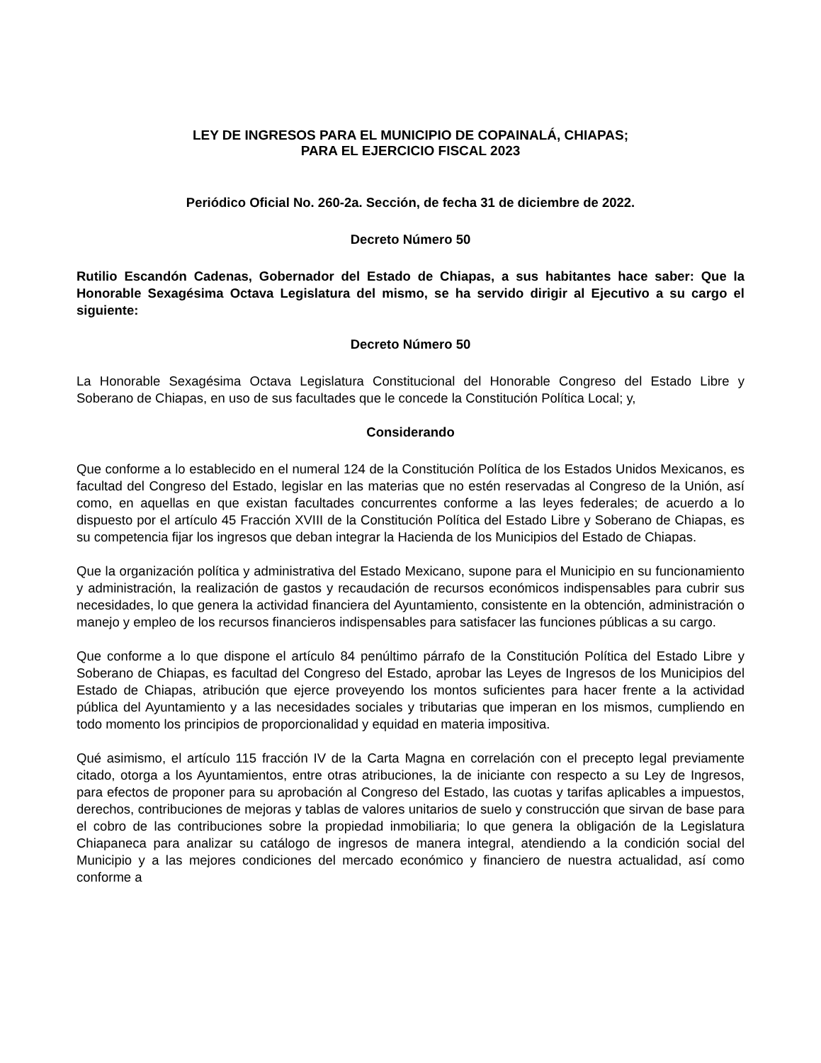LEY DE INGRESOS PARA EL MUNICIPIO DE COPAINALÁ, CHIAPAS;
PARA EL EJERCICIO FISCAL 2023
Periódico Oficial No. 260-2a. Sección, de fecha 31 de diciembre de 2022.
Decreto Número 50
Rutilio Escandón Cadenas, Gobernador del Estado de Chiapas, a sus habitantes hace saber: Que la Honorable Sexagésima Octava Legislatura del mismo, se ha servido dirigir al Ejecutivo a su cargo el siguiente:
Decreto Número 50
La Honorable Sexagésima Octava Legislatura Constitucional del Honorable Congreso del Estado Libre y Soberano de Chiapas, en uso de sus facultades que le concede la Constitución Política Local; y,
Considerando
Que conforme a lo establecido en el numeral 124 de la Constitución Política de los Estados Unidos Mexicanos, es facultad del Congreso del Estado, legislar en las materias que no estén reservadas al Congreso de la Unión, así como, en aquellas en que existan facultades concurrentes conforme a las leyes federales; de acuerdo a lo dispuesto por el artículo 45 Fracción XVIII de la Constitución Política del Estado Libre y Soberano de Chiapas, es su competencia fijar los ingresos que deban integrar la Hacienda de los Municipios del Estado de Chiapas.
Que la organización política y administrativa del Estado Mexicano, supone para el Municipio en su funcionamiento y administración, la realización de gastos y recaudación de recursos económicos indispensables para cubrir sus necesidades, lo que genera la actividad financiera del Ayuntamiento, consistente en la obtención, administración o manejo y empleo de los recursos financieros indispensables para satisfacer las funciones públicas a su cargo.
Que conforme a lo que dispone el artículo 84 penúltimo párrafo de la Constitución Política del Estado Libre y Soberano de Chiapas, es facultad del Congreso del Estado, aprobar las Leyes de Ingresos de los Municipios del Estado de Chiapas, atribución que ejerce proveyendo los montos suficientes para hacer frente a la actividad pública del Ayuntamiento y a las necesidades sociales y tributarias que imperan en los mismos, cumpliendo en todo momento los principios de proporcionalidad y equidad en materia impositiva.
Qué asimismo, el artículo 115 fracción IV de la Carta Magna en correlación con el precepto legal previamente citado, otorga a los Ayuntamientos, entre otras atribuciones, la de iniciante con respecto a su Ley de Ingresos, para efectos de proponer para su aprobación al Congreso del Estado, las cuotas y tarifas aplicables a impuestos, derechos, contribuciones de mejoras y tablas de valores unitarios de suelo y construcción que sirvan de base para el cobro de las contribuciones sobre la propiedad inmobiliaria; lo que genera la obligación de la Legislatura Chiapaneca para analizar su catálogo de ingresos de manera integral, atendiendo a la condición social del Municipio y a las mejores condiciones del mercado económico y financiero de nuestra actualidad, así como conforme a